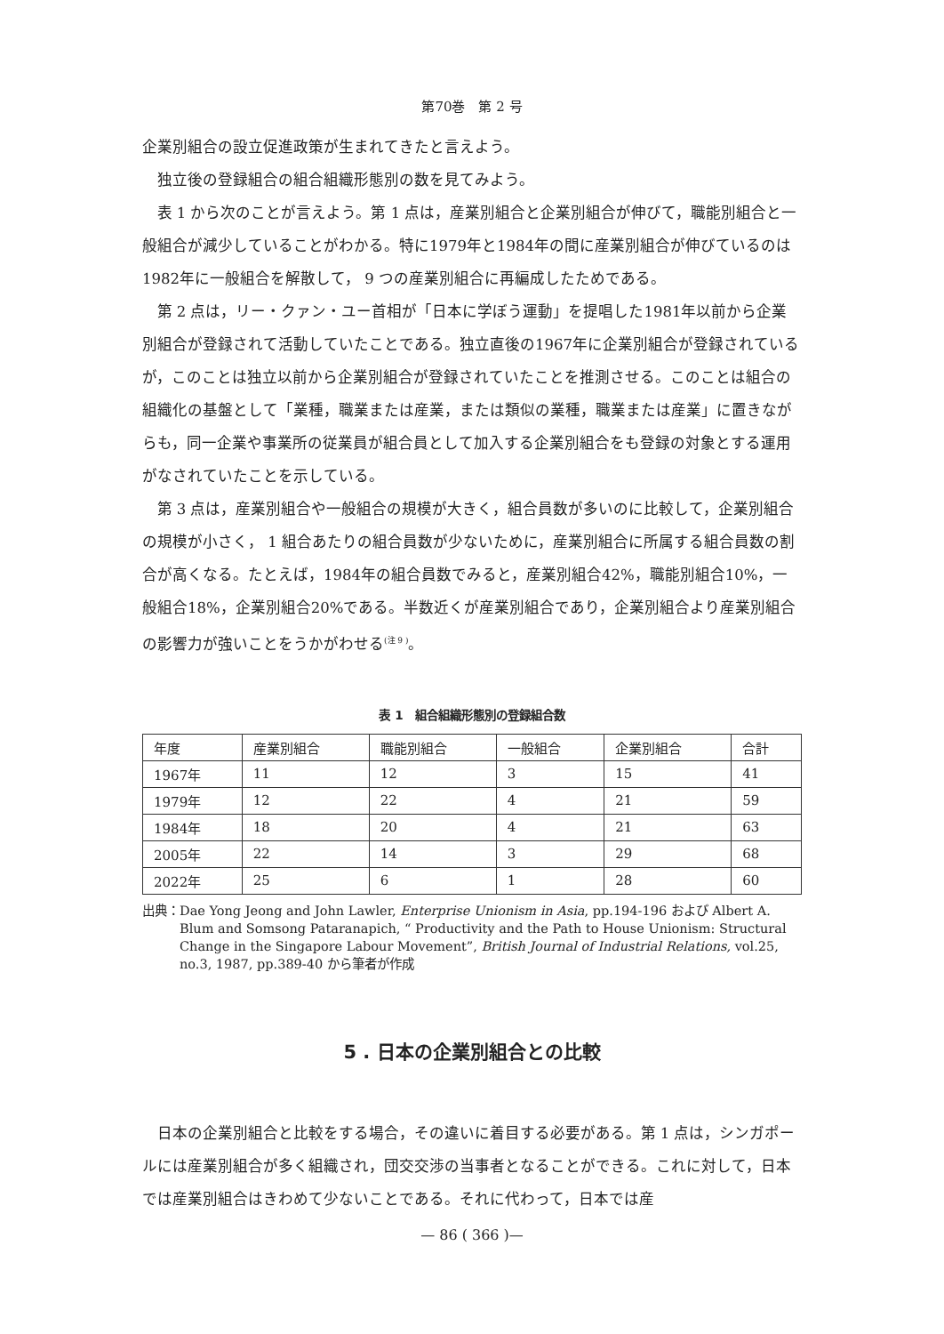第70巻　第 2 号
企業別組合の設立促進政策が生まれてきたと言えよう。
独立後の登録組合の組合組織形態別の数を見てみよう。
表 1 から次のことが言えよう。第 1 点は，産業別組合と企業別組合が伸びて，職能別組合と一般組合が減少していることがわかる。特に1979年と1984年の間に産業別組合が伸びているのは1982年に一般組合を解散して， 9 つの産業別組合に再編成したためである。
第 2 点は，リー・クァン・ユー首相が「日本に学ぼう運動」を提唱した1981年以前から企業別組合が登録されて活動していたことである。独立直後の1967年に企業別組合が登録されているが，このことは独立以前から企業別組合が登録されていたことを推測させる。このことは組合の組織化の基盤として「業種，職業または産業，または類似の業種，職業または産業」に置きながらも，同一企業や事業所の従業員が組合員として加入する企業別組合をも登録の対象とする運用がなされていたことを示している。
第 3 点は，産業別組合や一般組合の規模が大きく，組合員数が多いのに比較して，企業別組合の規模が小さく， 1 組合あたりの組合員数が少ないために，産業別組合に所属する組合員数の割合が高くなる。たとえば，1984年の組合員数でみると，産業別組合42%，職能別組合10%，一般組合18%，企業別組合20%である。半数近くが産業別組合であり，企業別組合より産業別組合の影響力が強いことをうかがわせる<sup>(注 9 )</sup>。
表 1　組合組織形態別の登録組合数
| 年度 | 産業別組合 | 職能別組合 | 一般組合 | 企業別組合 | 合計 |
| --- | --- | --- | --- | --- | --- |
| 1967年 | 11 | 12 | 3 | 15 | 41 |
| 1979年 | 12 | 22 | 4 | 21 | 59 |
| 1984年 | 18 | 20 | 4 | 21 | 63 |
| 2005年 | 22 | 14 | 3 | 29 | 68 |
| 2022年 | 25 | 6 | 1 | 28 | 60 |
出典： Dae Yong Jeong and John Lawler, Enterprise Unionism in Asia, pp.194-196 および Albert A. Blum and Somsong Pataranapich, “ Productivity and the Path to House Unionism: Structural Change in the Singapore Labour Movement”, British Journal of Industrial Relations, vol.25, no.3, 1987, pp.389-40 から筆者が作成
5 . 日本の企業別組合との比較
日本の企業別組合と比較をする場合，その違いに着目する必要がある。第 1 点は，シンガポールには産業別組合が多く組織され，団交交渉の当事者となることができる。これに対して，日本では産業別組合はきわめて少ないことである。それに代わって，日本では産
— 86 ( 366 )—